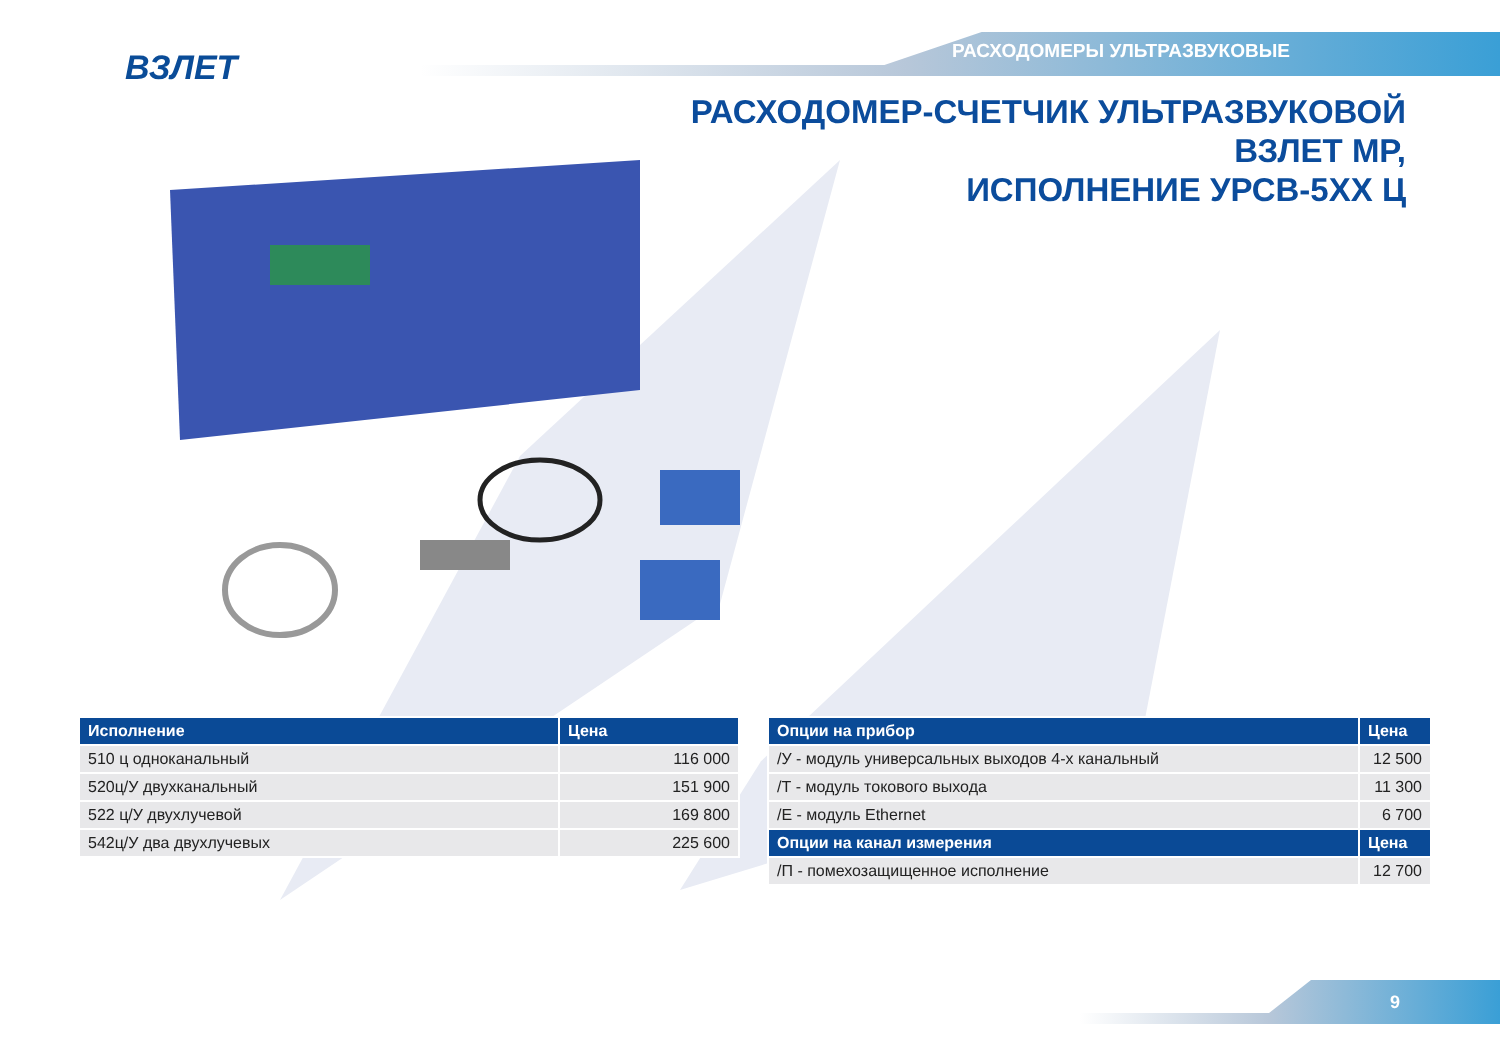РАСХОДОМЕРЫ УЛЬТРАЗВУКОВЫЕ ВЗЛЕТ
РАСХОДОМЕР-СЧЕТЧИК УЛЬТРАЗВУКОВОЙ
ВЗЛЕТ МР,
ИСПОЛНЕНИЕ УРСВ-5ХХ Ц
| Исполнение | Цена |
| --- | --- |
| 510 ц одноканальный | 116 000 |
| 520ц/У двухканальный | 151 900 |
| 522 ц/У двухлучевой | 169 800 |
| 542ц/У два двухлучевых | 225 600 |
| Опции на прибор | Цена |
| --- | --- |
| /У - модуль универсальных выходов 4-х канальный | 12 500 |
| /Т - модуль токового выхода | 11 300 |
| /Е - модуль Ethernet | 6 700 |
| Опции на канал измерения | Цена |
| /П - помехозащищенное исполнение | 12 700 |
9